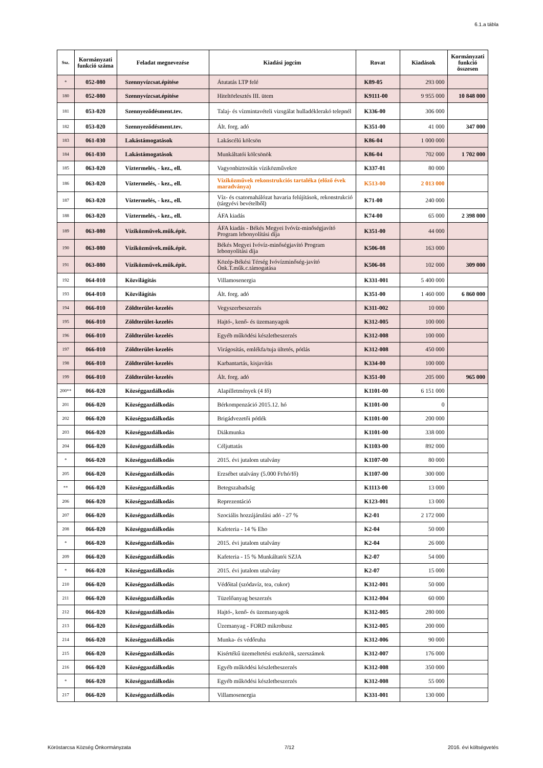6.1.a tábla
| Ssz. | Kormányzati funkció száma | Feladat megnevezése | Kiadási jogcím | Rovat | Kiadások | Kormányzati funkció összesen |
| --- | --- | --- | --- | --- | --- | --- |
| * | 052-080 | Szennyvízcsat.építése | Átutatás LTP felé | K89-05 | 293 000 | |
| 180 | 052-080 | Szennyvízcsat.építése | Hiteltörlesztés III. ütem | K9111-00 | 9 955 000 | 10 848 000 |
| 181 | 053-020 | Szennyeződésment.tev. | Talaj- és vízmintavételi vizsgálat hulladéklerakó telepnél | K336-00 | 306 000 | |
| 182 | 053-020 | Szennyeződésment.tev. | Ált. forg. adó | K351-00 | 41 000 | 347 000 |
| 183 | 061-030 | Lakástámogatások | Lakáscélú kölcsön | K86-04 | 1 000 000 | |
| 184 | 061-030 | Lakástámogatások | Munkáltatói kölcsönök | K86-04 | 702 000 | 1 702 000 |
| 185 | 063-020 | Víztermelés, - kez., ell. | Vagyonbiztosítás víziközművekre | K337-01 | 80 000 | |
| 186 | 063-020 | Víztermelés, - kez., ell. | Víziközművek rekonstrukciós tartaléka (előző évek maradványa) | K513-00 | 2 013 000 | |
| 187 | 063-020 | Víztermelés, - kez., ell. | Víz- és csatornahálózat havaria felújítások, rekonstrukció (tárgyévi bevételből) | K71-00 | 240 000 | |
| 188 | 063-020 | Víztermelés, - kez., ell. | ÁFA kiadás | K74-00 | 65 000 | 2 398 000 |
| 189 | 063-080 | Víziközművek.műk.épít. | ÁFA kiadás - Békés Megyei Ivóvíz-minőségjavító Program lebonyolítási díja | K351-00 | 44 000 | |
| 190 | 063-080 | Víziközművek.műk.épít. | Békés Megyei Ivóvíz-minőségjavító Program lebonyolítási díja | K506-08 | 163 000 | |
| 191 | 063-080 | Víziközművek.műk.épít. | Közép-Békési Térség Ivóvízminőség-javító Önk.T.műk.c.támogatása | K506-08 | 102 000 | 309 000 |
| 192 | 064-010 | Közvilágítás | Villamosenergia | K331-001 | 5 400 000 | |
| 193 | 064-010 | Közvilágítás | Ált. forg. adó | K351-00 | 1 460 000 | 6 860 000 |
| 194 | 066-010 | Zöldterület-kezelés | Vegyszerbeszerzés | K311-002 | 10 000 | |
| 195 | 066-010 | Zöldterület-kezelés | Hajtó-, kenő- és üzemanyagok | K312-005 | 100 000 | |
| 196 | 066-010 | Zöldterület-kezelés | Egyéb működési készletbeszerzés | K312-008 | 100 000 | |
| 197 | 066-010 | Zöldterület-kezelés | Virágosítás, emlékfa/tuja ültetés, pótlás | K312-008 | 450 000 | |
| 198 | 066-010 | Zöldterület-kezelés | Karbantartás, kisjavítás | K334-00 | 100 000 | |
| 199 | 066-010 | Zöldterület-kezelés | Ált. forg. adó | K351-00 | 205 000 | 965 000 |
| 200** | 066-020 | Községgazdálkodás | Alapilletmények (4 fő) | K1101-00 | 6 151 000 | |
| 201 | 066-020 | Községgazdálkodás | Bérkompenzáció 2015.12. hó | K1101-00 | 0 | |
| 202 | 066-020 | Községgazdálkodás | Brigádvezetői pótlék | K1101-00 | 200 000 | |
| 203 | 066-020 | Községgazdálkodás | Diákmunka | K1101-00 | 338 000 | |
| 204 | 066-020 | Községgazdálkodás | Céljuttatás | K1103-00 | 892 000 | |
| * | 066-020 | Községgazdálkodás | 2015. évi jutalom utalvány | K1107-00 | 80 000 | |
| 205 | 066-020 | Községgazdálkodás | Erzsébet utalvány (5.000 Ft/hó/fő) | K1107-00 | 300 000 | |
| ** | 066-020 | Községgazdálkodás | Betegszabadság | K1113-00 | 13 000 | |
| 206 | 066-020 | Községgazdálkodás | Reprezentáció | K123-001 | 13 000 | |
| 207 | 066-020 | Községgazdálkodás | Szociális hozzájárulási adó - 27 % | K2-01 | 2 172 000 | |
| 208 | 066-020 | Községgazdálkodás | Kafeteria - 14 % Eho | K2-04 | 50 000 | |
| * | 066-020 | Községgazdálkodás | 2015. évi jutalom utalvány | K2-04 | 26 000 | |
| 209 | 066-020 | Községgazdálkodás | Kafeteria - 15 % Munkáltatói SZJA | K2-07 | 54 000 | |
| * | 066-020 | Községgazdálkodás | 2015. évi jutalom utalvány | K2-07 | 15 000 | |
| 210 | 066-020 | Községgazdálkodás | Védőital (szódavíz, tea, cukor) | K312-001 | 50 000 | |
| 211 | 066-020 | Községgazdálkodás | Tüzelőanyag beszerzés | K312-004 | 60 000 | |
| 212 | 066-020 | Községgazdálkodás | Hajtó-, kenő- és üzemanyagok | K312-005 | 280 000 | |
| 213 | 066-020 | Községgazdálkodás | Üzemanyag - FORD mikrobusz | K312-005 | 200 000 | |
| 214 | 066-020 | Községgazdálkodás | Munka- és védőruha | K312-006 | 90 000 | |
| 215 | 066-020 | Községgazdálkodás | Kisértékű üzemeltetési eszközök, szerszámok | K312-007 | 176 000 | |
| 216 | 066-020 | Községgazdálkodás | Egyéb működési készletbeszerzés | K312-008 | 350 000 | |
| * | 066-020 | Községgazdálkodás | Egyéb működési készletbeszerzés | K312-008 | 55 000 | |
| 217 | 066-020 | Községgazdálkodás | Villamosenergia | K331-001 | 130 000 | |
Köröstarcsa Község Önkormányzata 7/12 2016. évi költségvetés